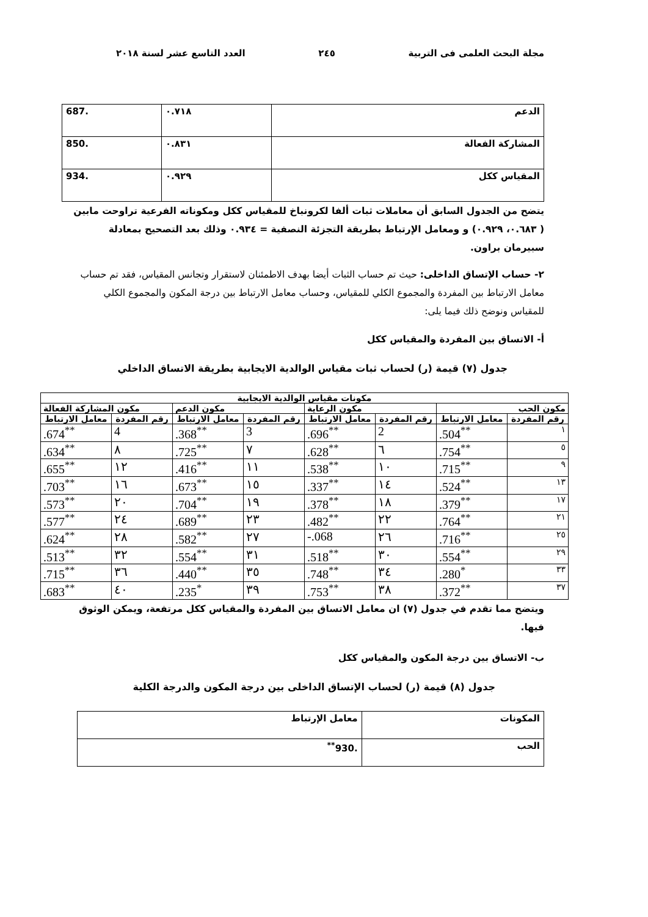مجلة البحث العلمى فى التربية ٢٤٥ العدد التاسع عشر لسنة ٢٠١٨
| الدعم | ٠.٧١٨ | .687 |
| المشاركة الفعالة | ٠.٨٣١ | .850 |
| المقياس ككل | ٠.٩٢٩ | .934 |
يتضح من الجدول السابق أن معاملات ثبات ألفا لكرونباخ للمقياس ككل ومكوناته الفرعية تراوحت مابين ( ٠.٦٨٣، ٠.٩٢٩) و ومعامل الإرتباط بطريقة التجزئة النصفية = ٠.٩٣٤ وذلك بعد التصحيح بمعادلة سبيرمان براون.
٢- حساب الإتساق الداخلى: حيث تم حساب الثبات أيضا بهدف الاطمئنان لاستقرار وتجانس المقياس، فقد تم حساب معامل الارتباط بين المفردة والمجموع الكلي للمقياس، وحساب معامل الارتباط بين درجة المكون والمجموع الكلي للمقياس ونوضح ذلك فيما يلى:
أ- الاتساق بين المفردة والمقياس ككل
جدول (٧) قيمة (ر) لحساب ثبات مقياس الوالدية الايجابية بطريقة الاتساق الداخلي
| مكونات مقياس الوالدية الايجابية | | | | | | | |
| --- | --- | --- | --- | --- | --- | --- | --- |
| مكون الحب | | مكون الرعاية | | مكون الدعم | | مكون المشاركة الفعالة | |
| رقم المفردة | معامل الارتباط | رقم المفردة | معامل الارتباط | رقم المفردة | معامل الارتباط | رقم المفردة | معامل الارتباط |
| ١ | .504<sup>**</sup> | 2 | .696<sup>**</sup> | 3 | .368<sup>**</sup> | 4 | .674<sup>**</sup> |
| ٥ | .754<sup>**</sup> | ٦ | .628<sup>**</sup> | ٧ | .725<sup>**</sup> | ٨ | .634<sup>**</sup> |
| ٩ | .715<sup>**</sup> | ١٠ | .538<sup>**</sup> | ١١ | .416<sup>**</sup> | ١٢ | .655<sup>**</sup> |
| ١٣ | .524<sup>**</sup> | ١٤ | .337<sup>**</sup> | ١٥ | .673<sup>**</sup> | ١٦ | .703<sup>**</sup> |
| ١٧ | .379<sup>**</sup> | ١٨ | .378<sup>**</sup> | ١٩ | .704<sup>**</sup> | ٢٠ | .573<sup>**</sup> |
| ٢١ | .764<sup>**</sup> | ٢٢ | .482<sup>**</sup> | ٢٣ | .689<sup>**</sup> | ٢٤ | .577<sup>**</sup> |
| ٢٥ | .716<sup>**</sup> | ٢٦ | -.068 | ٢٧ | .582<sup>**</sup> | ٢٨ | .624<sup>**</sup> |
| ٢٩ | .554<sup>**</sup> | ٣٠ | .518<sup>**</sup> | ٣١ | .554<sup>**</sup> | ٣٢ | .513<sup>**</sup> |
| ٣٣ | .280<sup>*</sup> | ٣٤ | .748<sup>**</sup> | ٣٥ | .440<sup>**</sup> | ٣٦ | .715<sup>**</sup> |
| ٣٧ | .372<sup>**</sup> | ٣٨ | .753<sup>**</sup> | ٣٩ | .235<sup>*</sup> | ٤٠ | .683<sup>**</sup> |
ويتضح مما تقدم في جدول (٧) ان معامل الاتساق بين المفردة والمقياس ككل مرتفعة، ويمكن الوثوق فيها.
ب- الاتساق بين درجة المكون والمقياس ككل
جدول (٨) قيمة (ر) لحساب الإتساق الداخلى بين درجة المكون والدرجة الكلية
| المكونات | معامل الإرتباط |
| الحب | .930<sup>**</sup> |